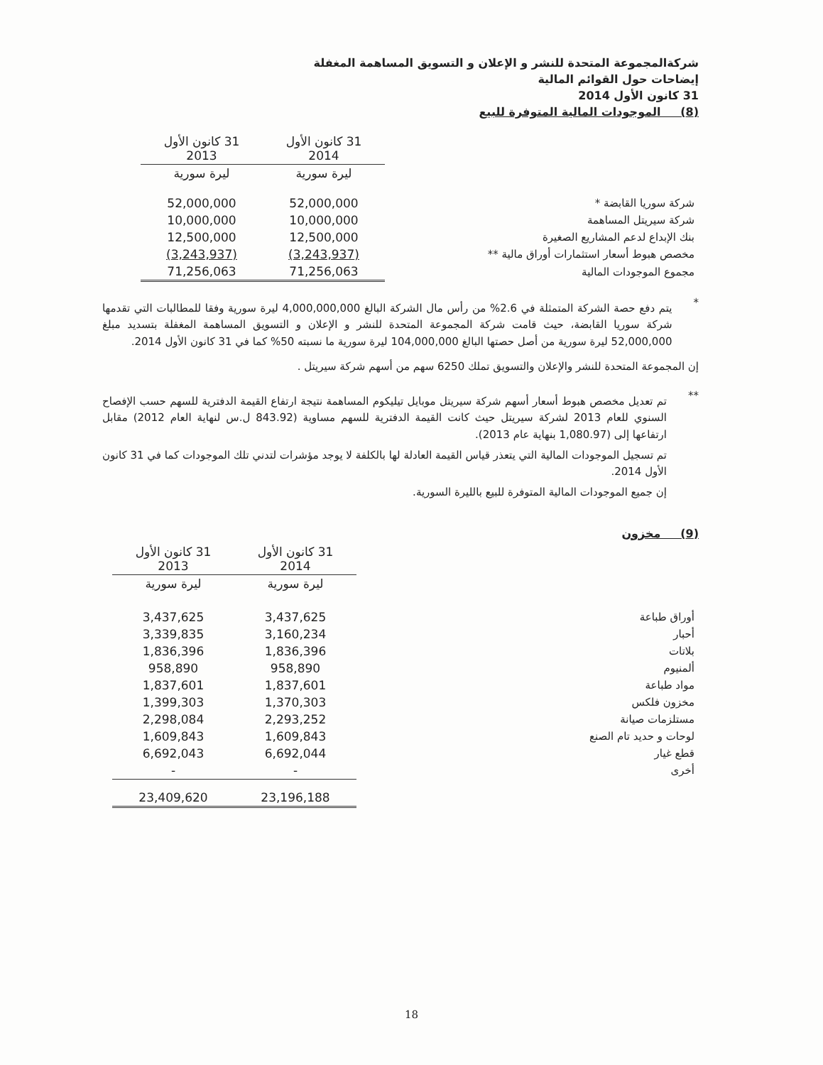شركةالمجموعة المتحدة للنشر و الإعلان و التسويق المساهمة المغفلة
إيضاحات حول القوائم المالية
31 كانون الأول 2014
(8) الموجودات المالية المتوفرة للبيع
| | 31 كانون الأول 2014 | 31 كانون الأول 2013 |
| --- | --- | --- |
| | ليرة سورية | ليرة سورية |
| شركة سوريا القابضة * | 52,000,000 | 52,000,000 |
| شركة سيريتل المساهمة | 10,000,000 | 10,000,000 |
| بنك الإبداع لدعم المشاريع الصغيرة | 12,500,000 | 12,500,000 |
| مخصص هبوط أسعار استثمارات أوراق مالية ** | (3,243,937) | (3,243,937) |
| مجموع الموجودات المالية | 71,256,063 | 71,256,063 |
*
يتم دفع حصة الشركة المتمثلة في 2.6% من رأس مال الشركة البالغ 4,000,000,000 ليرة سورية وفقا للمطالبات التي تقدمها شركة سوريا القابضة، حيث قامت شركة المجموعة المتحدة للنشر و الإعلان و التسويق المساهمة المغفلة بتسديد مبلغ 52,000,000 ليرة سورية من أصل حصتها البالغ 104,000,000 ليرة سورية ما نسبته 50% كما في 31 كانون الأول 2014.
إن المجموعة المتحدة للنشر والإعلان والتسويق تملك 6250 سهم من أسهم شركة سيريتل .
**
تم تعديل مخصص هبوط أسعار أسهم شركة سيريتل موبايل تيليكوم المساهمة نتيجة ارتفاع القيمة الدفترية للسهم حسب الإفصاح السنوي للعام 2013 لشركة سيريتل حيث كانت القيمة الدفترية للسهم مساوية (843.92 ل.س لنهاية العام 2012) مقابل ارتفاعها إلى (1,080.97 بنهاية عام 2013).
تم تسجيل الموجودات المالية التي يتعذر قياس القيمة العادلة لها بالكلفة لا يوجد مؤشرات لتدني تلك الموجودات كما في 31 كانون الأول 2014.
إن جميع الموجودات المالية المتوفرة للبيع بالليرة السورية.
(9) مخزون
| | 31 كانون الأول 2014 | 31 كانون الأول 2013 |
| --- | --- | --- |
| | ليرة سورية | ليرة سورية |
| أوراق طباعة | 3,437,625 | 3,437,625 |
| أحبار | 3,160,234 | 3,339,835 |
| بلاتات | 1,836,396 | 1,836,396 |
| ألمنيوم | 958,890 | 958,890 |
| مواد طباعة | 1,837,601 | 1,837,601 |
| مخزون فلكس | 1,370,303 | 1,399,303 |
| مستلزمات صيانة | 2,293,252 | 2,298,084 |
| لوحات و حديد تام الصنع | 1,609,843 | 1,609,843 |
| قطع غيار | 6,692,044 | 6,692,043 |
| أخرى | - | - |
| | 23,196,188 | 23,409,620 |
18